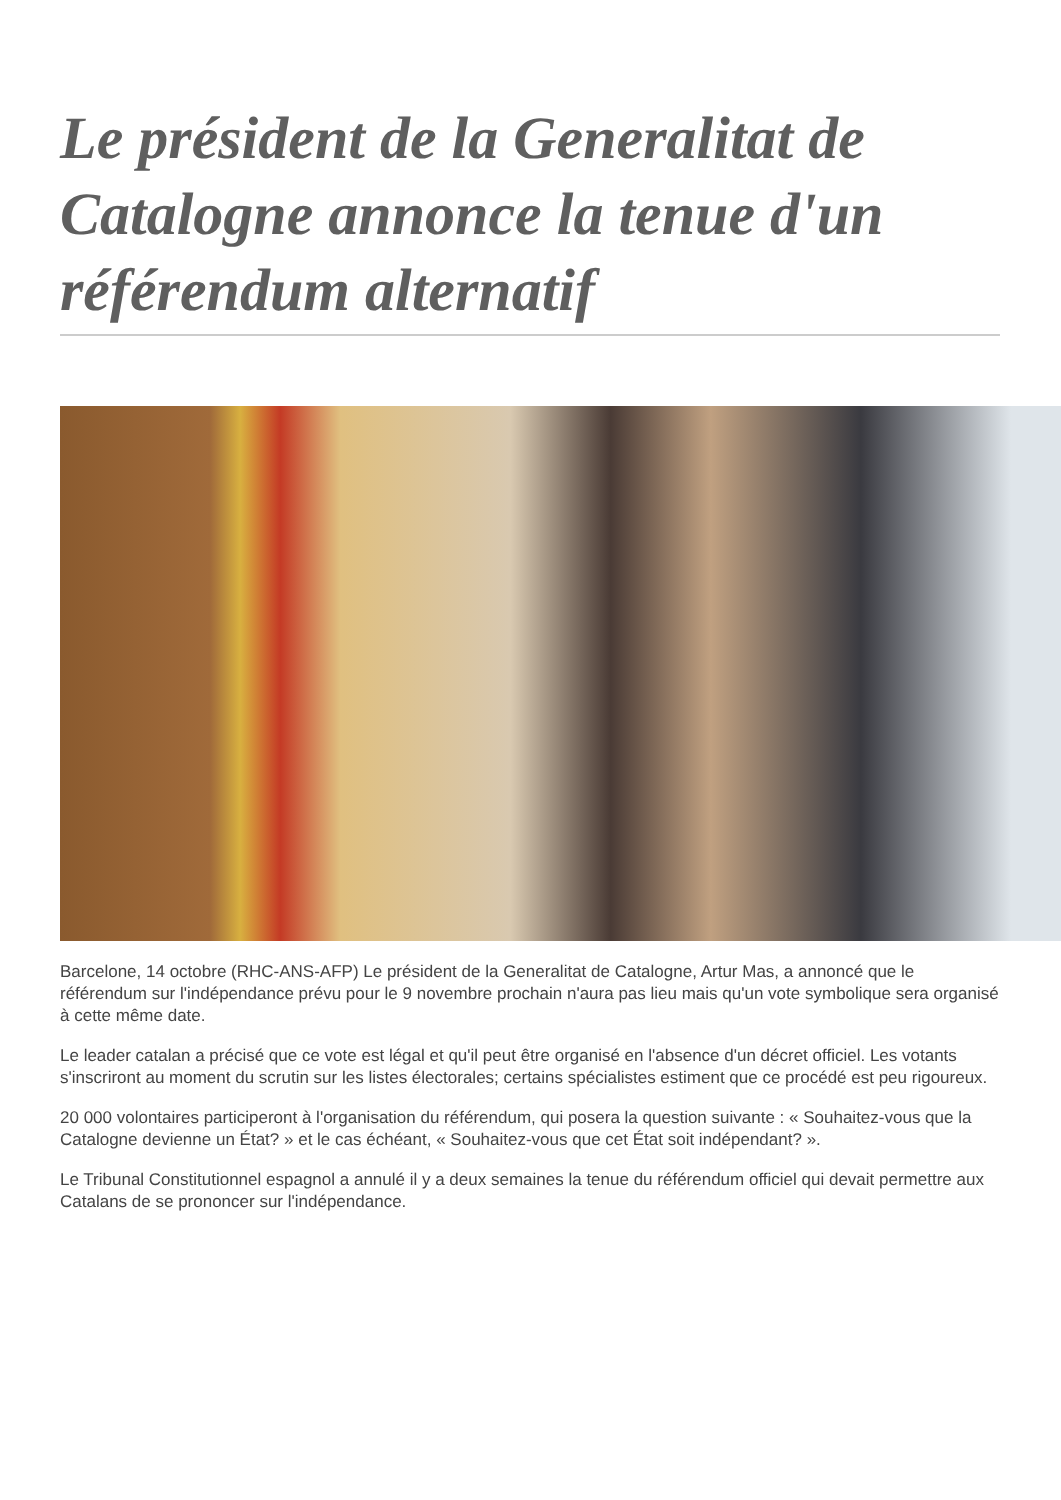Le président de la Generalitat de Catalogne annonce la tenue d'un référendum alternatif
Barcelone, 14 octobre (RHC-ANS-AFP) Le président de la Generalitat de Catalogne, Artur Mas, a annoncé que le référendum sur l'indépendance prévu pour le 9 novembre prochain n'aura pas lieu mais qu'un vote symbolique sera organisé à cette même date.
Le leader catalan a précisé que ce vote est légal et qu'il peut être organisé en l'absence d'un décret officiel. Les votants s'inscriront au moment du scrutin sur les listes électorales; certains spécialistes estiment que ce procédé est peu rigoureux.
20 000 volontaires participeront à l'organisation du référendum, qui posera la question suivante : « Souhaitez-vous que la Catalogne devienne un État? » et le cas échéant, « Souhaitez-vous que cet État soit indépendant? ».
Le Tribunal Constitutionnel espagnol a annulé il y a deux semaines la tenue du référendum officiel qui devait permettre aux Catalans de se prononcer sur l'indépendance.